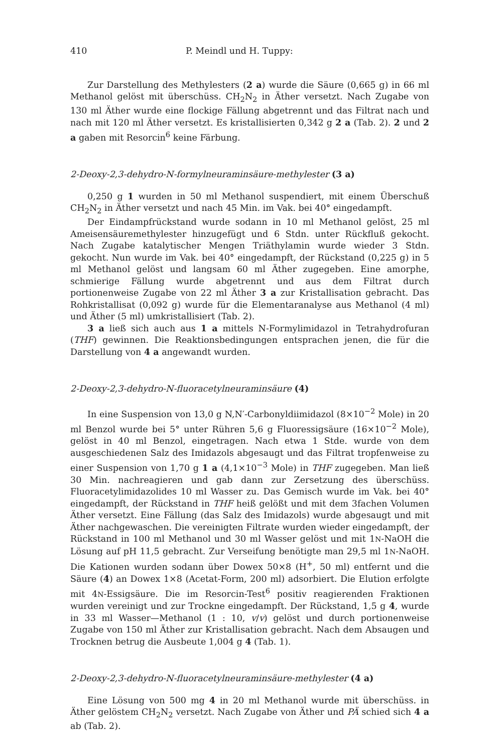410 P. Meindl und H. Tuppy:
Zur Darstellung des Methylesters (2 a) wurde die Säure (0,665 g) in 66 ml Methanol gelöst mit überschüss. CH<sub>2</sub>N<sub>2</sub> in Äther versetzt. Nach Zugabe von 130 ml Äther wurde eine flockige Fällung abgetrennt und das Filtrat nach und nach mit 120 ml Äther versetzt. Es kristallisierten 0,342 g 2 a (Tab. 2). 2 und 2 a gaben mit Resorcin<sup>6</sup> keine Färbung.
2-Deoxy-2,3-dehydro-N-formylneuraminsäure-methylester (3 a)
0,250 g 1 wurden in 50 ml Methanol suspendiert, mit einem Überschuß CH<sub>2</sub>N<sub>2</sub> in Äther versetzt und nach 45 Min. im Vak. bei 40° eingedampft.
Der Eindampfrückstand wurde sodann in 10 ml Methanol gelöst, 25 ml Ameisensäuremethylester hinzugefügt und 6 Stdn. unter Rückfluß gekocht. Nach Zugabe katalytischer Mengen Triäthylamin wurde wieder 3 Stdn. gekocht. Nun wurde im Vak. bei 40° eingedampft, der Rückstand (0,225 g) in 5 ml Methanol gelöst und langsam 60 ml Äther zugegeben. Eine amorphe, schmierige Fällung wurde abgetrennt und aus dem Filtrat durch portionenweise Zugabe von 22 ml Äther 3 a zur Kristallisation gebracht. Das Rohkristallisat (0,092 g) wurde für die Elementaranalyse aus Methanol (4 ml) und Äther (5 ml) umkristallisiert (Tab. 2).
3 a ließ sich auch aus 1 a mittels N-Formylimidazol in Tetrahydrofuran (THF) gewinnen. Die Reaktionsbedingungen entsprachen jenen, die für die Darstellung von 4 a angewandt wurden.
2-Deoxy-2,3-dehydro-N-fluoracetylneuraminsäure (4)
In eine Suspension von 13,0 g N,N′-Carbonyldiimidazol (8×10<sup>−2</sup> Mole) in 20 ml Benzol wurde bei 5° unter Rühren 5,6 g Fluoressigsäure (16×10<sup>−2</sup> Mole), gelöst in 40 ml Benzol, eingetragen. Nach etwa 1 Stde. wurde von dem ausgeschiedenen Salz des Imidazols abgesaugt und das Filtrat tropfenweise zu einer Suspension von 1,70 g 1 a (4,1×10<sup>−3</sup> Mole) in THF zugegeben. Man ließ 30 Min. nachreagieren und gab dann zur Zersetzung des überschüss. Fluoracetylimidazolides 10 ml Wasser zu. Das Gemisch wurde im Vak. bei 40° eingedampft, der Rückstand in THF heiß gelößt und mit dem 3fachen Volumen Äther versetzt. Eine Fällung (das Salz des Imidazols) wurde abgesaugt und mit Äther nachgewaschen. Die vereinigten Filtrate wurden wieder eingedampft, der Rückstand in 100 ml Methanol und 30 ml Wasser gelöst und mit 1N-NaOH die Lösung auf pH 11,5 gebracht. Zur Verseifung benötigte man 29,5 ml 1N-NaOH. Die Kationen wurden sodann über Dowex 50×8 (H<sup>+</sup>, 50 ml) entfernt und die Säure (4) an Dowex 1×8 (Acetat-Form, 200 ml) adsorbiert. Die Elution erfolgte mit 4N-Essigsäure. Die im Resorcin-Test<sup>6</sup> positiv reagierenden Fraktionen wurden vereinigt und zur Trockne eingedampft. Der Rückstand, 1,5 g 4, wurde in 33 ml Wasser—Methanol (1 : 10, v/v) gelöst und durch portionenweise Zugabe von 150 ml Äther zur Kristallisation gebracht. Nach dem Absaugen und Trocknen betrug die Ausbeute 1,004 g 4 (Tab. 1).
2-Deoxy-2,3-dehydro-N-fluoracetylneuraminsäure-methylester (4 a)
Eine Lösung von 500 mg 4 in 20 ml Methanol wurde mit überschüss. in Äther gelöstem CH<sub>2</sub>N<sub>2</sub> versetzt. Nach Zugabe von Äther und PÄ schied sich 4 a ab (Tab. 2).